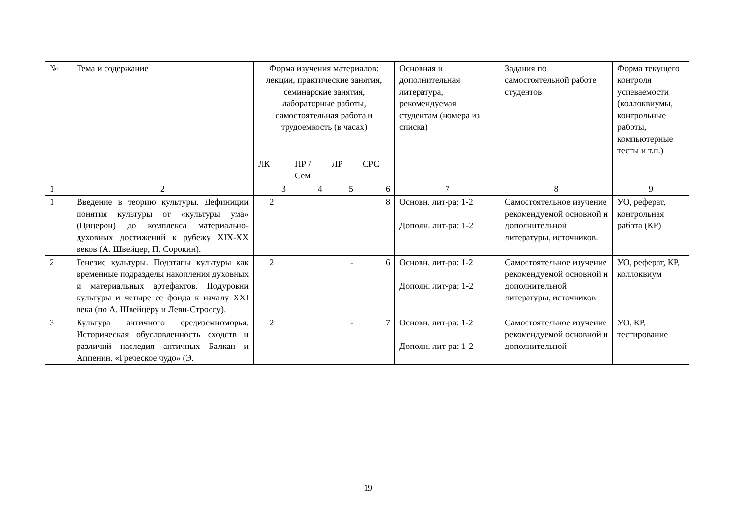| № | Тема и содержание | Форма изучения материалов: лекции, практические занятия, семинарские занятия, лабораторные работы, самостоятельная работа и трудоемкость (в часах) | | | | Основная и дополнительная литература, рекомендуемая студентам (номера из списка) | Задания по самостоятельной работе студентов | Форма текущего контроля успеваемости (коллоквиумы, контрольные работы, компьютерные тесты и т.п.) |
| --- | --- | --- | --- | --- | --- | --- | --- | --- |
| | | ЛК | ПР / Сем | ЛР | СРС | | | |
| 1 | 2 | 3 | 4 | 5 | 6 | 7 | 8 | 9 |
| 1 | Введение в теорию культуры. Дефиниции понятия культуры от «культуры ума» (Цицерон) до комплекса материально-духовных достижений к рубежу XIX-XX веков (А. Швейцер, П. Сорокин). | 2 | | | 8 | Основн. лит-ра: 1-2 Дополн. лит-ра: 1-2 | Самостоятельное изучение рекомендуемой основной и дополнительной литературы, источников. | УО, реферат, контрольная работа (КР) |
| 2 | Генезис культуры. Подэтапы культуры как временные подразделы накопления духовных и материальных артефактов. Подуровни культуры и четыре ее фонда к началу XXI века (по А. Швейцеру и Леви-Строссу). | 2 | | - | 6 | Основн. лит-ра: 1-2 Дополн. лит-ра: 1-2 | Самостоятельное изучение рекомендуемой основной и дополнительной литературы, источников | УО, реферат, КР, коллоквиум |
| 3 | Культура античного средиземноморья. Историческая обусловленность сходств и различий наследия античных Балкан и Аппенин. «Греческое чудо» (Э. | 2 | | - | 7 | Основн. лит-ра: 1-2 Дополн. лит-ра: 1-2 | Самостоятельное изучение рекомендуемой основной и дополнительной | УО, КР, тестирование |
19